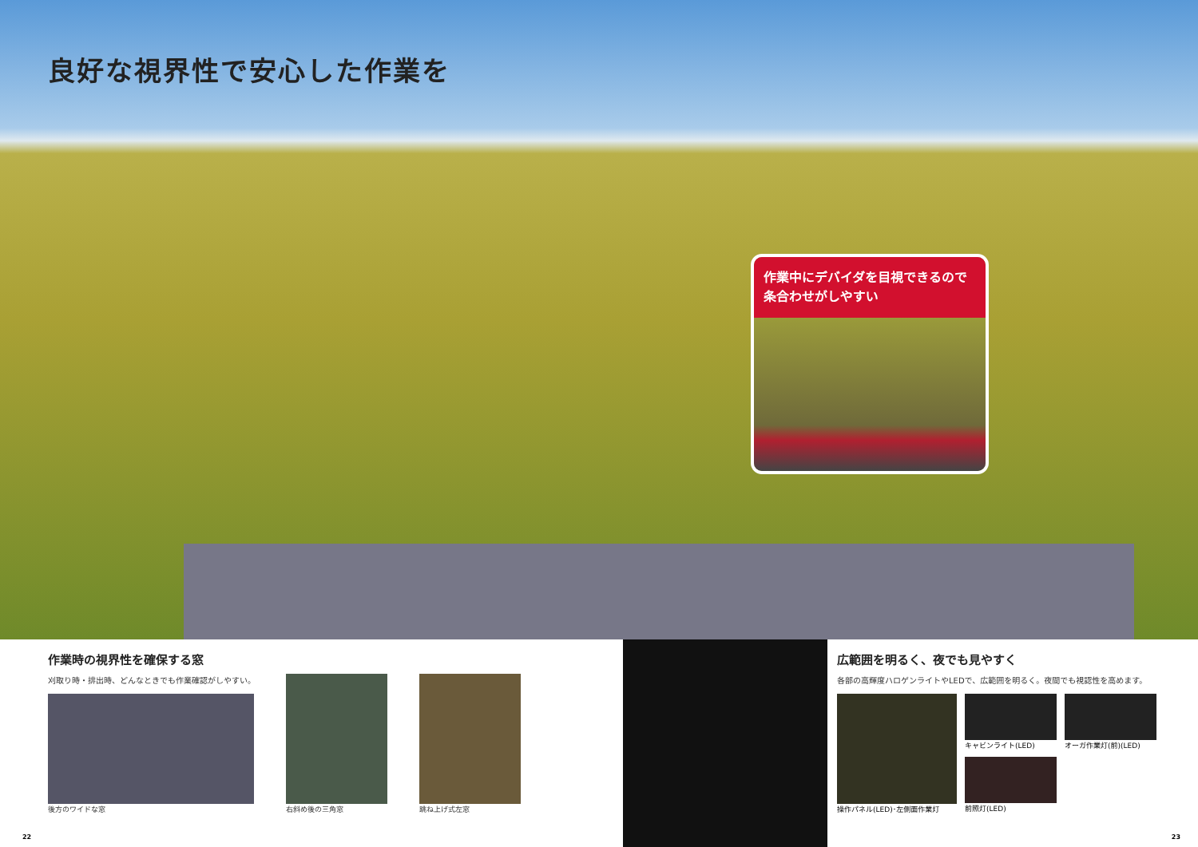良好な視界性で安心した作業を
作業中にデバイダを目視できるので
条合わせがしやすい
作業時の視界性を確保する窓
刈取り時・排出時、どんなときでも作業確認がしやすい。
後方のワイドな窓
右斜め後の三角窓 跳ね上げ式左窓
22
広範囲を明るく、夜でも見やすく
各部の高輝度ハロゲンライトやLEDで、広範囲を明るく。夜間でも視認性を高めます。
操作パネル(LED)･左側面作業灯
キャビンライト(LED)
オーガ作業灯(前)(LED)
前照灯(LED)
23